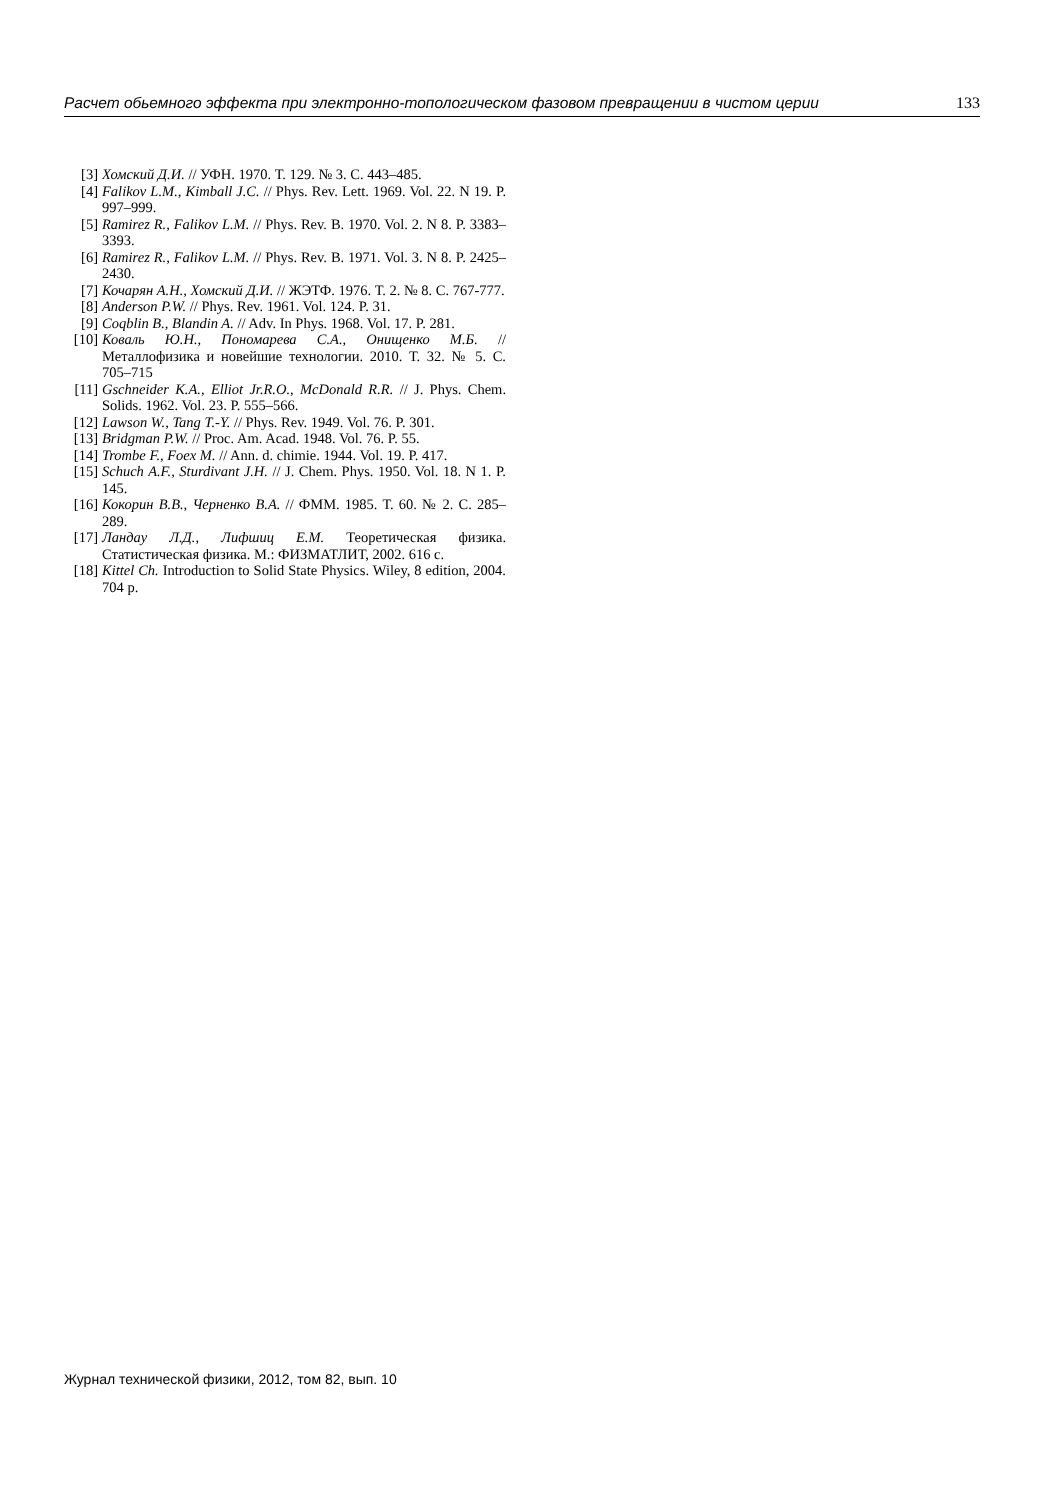Расчет обьемного эффекта при электронно-топологическом фазовом превращении в чистом церии 133
[3] Хомский Д.И. // УФН. 1970. Т. 129. № 3. С. 443–485.
[4] Falikov L.M., Kimball J.C. // Phys. Rev. Lett. 1969. Vol. 22. N 19. P. 997–999.
[5] Ramirez R., Falikov L.M. // Phys. Rev. B. 1970. Vol. 2. N 8. P. 3383–3393.
[6] Ramirez R., Falikov L.M. // Phys. Rev. B. 1971. Vol. 3. N 8. P. 2425–2430.
[7] Кочарян А.Н., Хомский Д.И. // ЖЭТФ. 1976. Т. 2. № 8. С. 767-777.
[8] Anderson P.W. // Phys. Rev. 1961. Vol. 124. P. 31.
[9] Coqblin B., Blandin A. // Adv. In Phys. 1968. Vol. 17. P. 281.
[10] Коваль Ю.Н., Пономарева С.А., Онищенко М.Б. // Металлофизика и новейшие технологии. 2010. Т. 32. № 5. С. 705–715
[11] Gschneider K.A., Elliot Jr.R.O., McDonald R.R. // J. Phys. Chem. Solids. 1962. Vol. 23. P. 555–566.
[12] Lawson W., Tang T.-Y. // Phys. Rev. 1949. Vol. 76. P. 301.
[13] Bridgman P.W. // Proc. Am. Acad. 1948. Vol. 76. P. 55.
[14] Trombe F., Foex M. // Ann. d. chimie. 1944. Vol. 19. P. 417.
[15] Schuch A.F., Sturdivant J.H. // J. Chem. Phys. 1950. Vol. 18. N 1. P. 145.
[16] Кокорин В.В., Черненко В.А. // ФММ. 1985. Т. 60. № 2. С. 285–289.
[17] Ландау Л.Д., Лифшиц Е.М. Теоретическая физика. Статистическая физика. М.: ФИЗМАТЛИТ, 2002. 616 с.
[18] Kittel Ch. Introduction to Solid State Physics. Wiley, 8 edition, 2004. 704 p.
Журнал технической физики, 2012, том 82, вып. 10